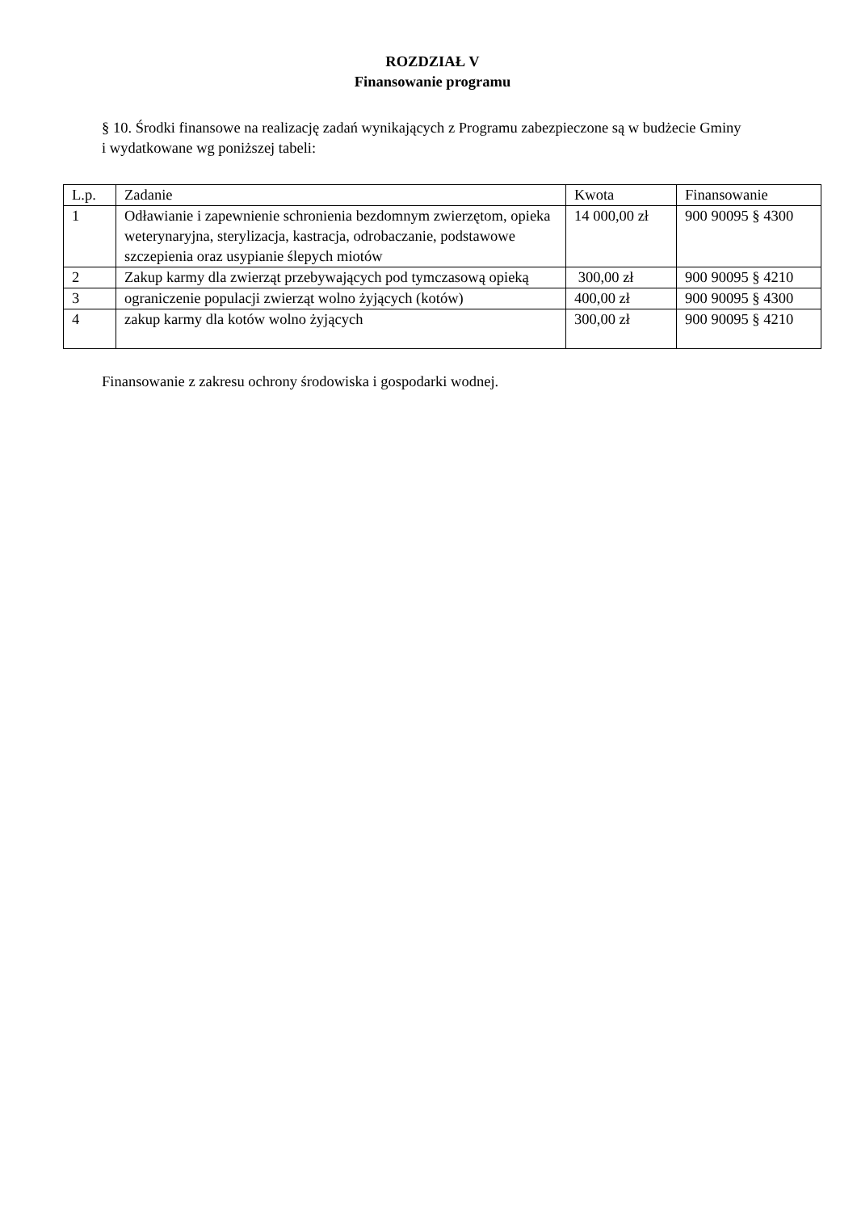ROZDZIAŁ V
Finansowanie programu
§ 10. Środki finansowe na realizację zadań wynikających z Programu zabezpieczone są w budżecie Gminy i wydatkowane wg poniższej tabeli:
| L.p. | Zadanie | Kwota | Finansowanie |
| 1 | Odławianie i zapewnienie schronienia bezdomnym zwierzętom, opieka weterynaryjna, sterylizacja, kastracja, odrobaczanie, podstawowe szczepienia oraz usypianie ślepych miotów | 14 000,00 zł | 900 90095 § 4300 |
| 2 | Zakup karmy dla zwierząt przebywających pod tymczasową opieką | 300,00 zł | 900 90095 § 4210 |
| 3 | ograniczenie populacji zwierząt wolno żyjących (kotów) | 400,00 zł | 900 90095 § 4300 |
| 4 | zakup karmy dla kotów wolno żyjących | 300,00 zł | 900 90095 § 4210 |
Finansowanie z zakresu ochrony środowiska i gospodarki wodnej.